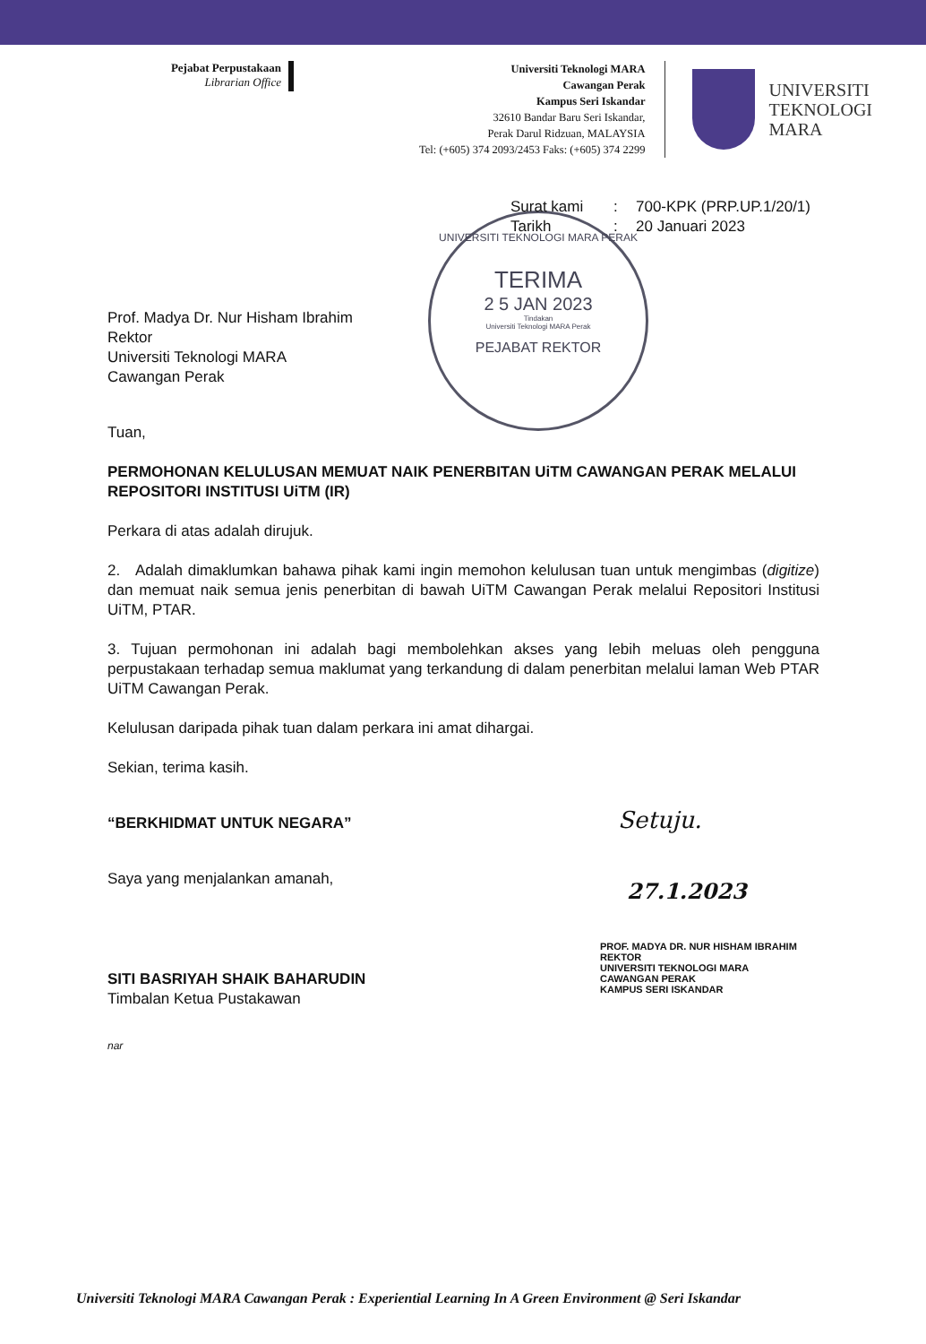Pejabat Perpustakaan
Librarian Office
Universiti Teknologi MARA
Cawangan Perak
Kampus Seri Iskandar
32610 Bandar Baru Seri Iskandar,
Perak Darul Ridzuan, MALAYSIA
Tel: (+605) 374 2093/2453 Faks: (+605) 374 2299
UNIVERSITI
TEKNOLOGI
MARA
UNIVERSITI TEKNOLOGI MARA PERAK
TERIMA
2 5 JAN 2023
Tindakan
Universiti Teknologi MARA Perak
PEJABAT REKTOR
Surat kami: 700-KPK (PRP.UP.1/20/1) Tarikh: 20 Januari 2023
Prof. Madya Dr. Nur Hisham Ibrahim
Rektor
Universiti Teknologi MARA
Cawangan Perak
Tuan,
PERMOHONAN KELULUSAN MEMUAT NAIK PENERBITAN UiTM CAWANGAN PERAK MELALUI REPOSITORI INSTITUSI UiTM (IR)
Perkara di atas adalah dirujuk.
2. Adalah dimaklumkan bahawa pihak kami ingin memohon kelulusan tuan untuk mengimbas (digitize) dan memuat naik semua jenis penerbitan di bawah UiTM Cawangan Perak melalui Repositori Institusi UiTM, PTAR.
3. Tujuan permohonan ini adalah bagi membolehkan akses yang lebih meluas oleh pengguna perpustakaan terhadap semua maklumat yang terkandung di dalam penerbitan melalui laman Web PTAR UiTM Cawangan Perak.
Kelulusan daripada pihak tuan dalam perkara ini amat dihargai.
Sekian, terima kasih.
“BERKHIDMAT UNTUK NEGARA”
Saya yang menjalankan amanah,
SITI BASRIYAH SHAIK BAHARUDIN
Timbalan Ketua Pustakawan
nar
Setuju.
27.1.2023
PROF. MADYA DR. NUR HISHAM IBRAHIM
REKTOR
UNIVERSITI TEKNOLOGI MARA
CAWANGAN PERAK
KAMPUS SERI ISKANDAR
Universiti Teknologi MARA Cawangan Perak : Experiential Learning In A Green Environment @ Seri Iskandar